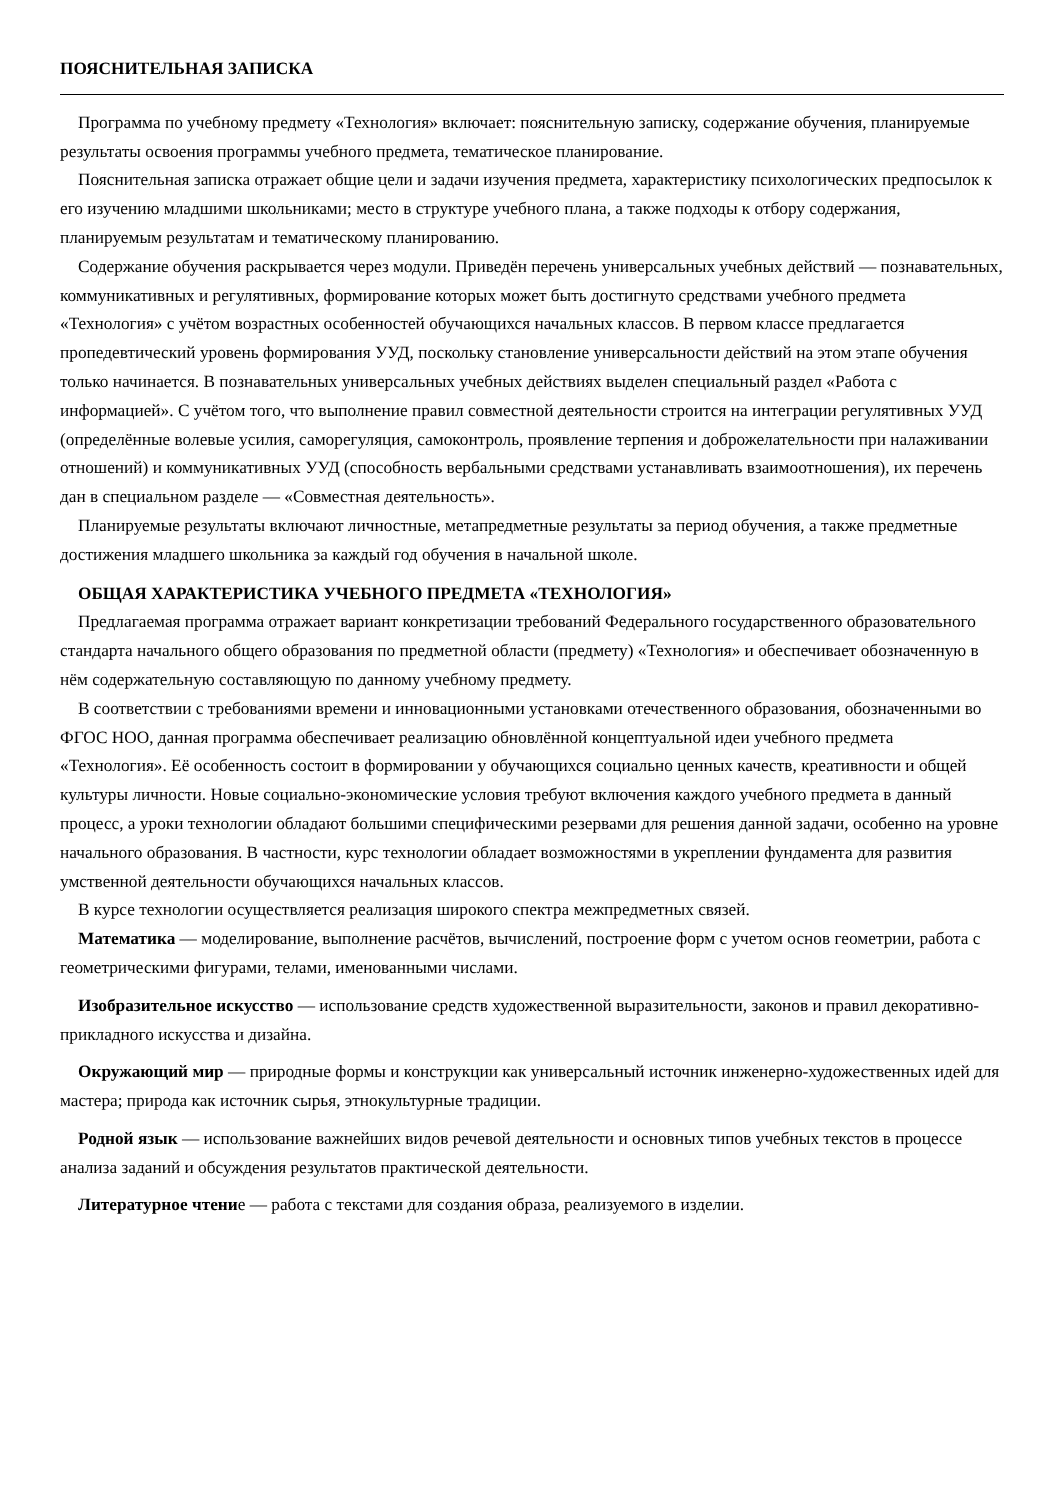ПОЯСНИТЕЛЬНАЯ ЗАПИСКА
Программа по учебному предмету «Технология» включает: пояснительную записку, содержание обучения, планируемые результаты освоения программы учебного предмета, тематическое планирование.
Пояснительная записка отражает общие цели и задачи изучения предмета, характеристику психологических предпосылок к его изучению младшими школьниками; место в структуре учебного плана, а также подходы к отбору содержания, планируемым результатам и тематическому планированию.
Содержание обучения раскрывается через модули. Приведён перечень универсальных учебных действий — познавательных, коммуникативных и регулятивных, формирование которых может быть достигнуто средствами учебного предмета «Технология» с учётом возрастных особенностей обучающихся начальных классов. В первом классе предлагается пропедевтический уровень формирования УУД, поскольку становление универсальности действий на этом этапе обучения только начинается. В познавательных универсальных учебных действиях выделен специальный раздел «Работа с информацией». С учётом того, что выполнение правил совместной деятельности строится на интеграции регулятивных УУД (определённые волевые усилия, саморегуляция, самоконтроль, проявление терпения и доброжелательности при налаживании отношений) и коммуникативных УУД (способность вербальными средствами устанавливать взаимоотношения), их перечень дан в специальном разделе — «Совместная деятельность».
Планируемые результаты включают личностные, метапредметные результаты за период обучения, а также предметные достижения младшего школьника за каждый год обучения в начальной школе.
ОБЩАЯ ХАРАКТЕРИСТИКА УЧЕБНОГО ПРЕДМЕТА «ТЕХНОЛОГИЯ»
Предлагаемая программа отражает вариант конкретизации требований Федерального государственного образовательного стандарта начального общего образования по предметной области (предмету) «Технология» и обеспечивает обозначенную в нём содержательную составляющую по данному учебному предмету.
В соответствии с требованиями времени и инновационными установками отечественного образования, обозначенными во ФГОС НОО, данная программа обеспечивает реализацию обновлённой концептуальной идеи учебного предмета «Технология». Её особенность состоит в формировании у обучающихся социально ценных качеств, креативности и общей культуры личности. Новые социально-экономические условия требуют включения каждого учебного предмета в данный процесс, а уроки технологии обладают большими специфическими резервами для решения данной задачи, особенно на уровне начального образования. В частности, курс технологии обладает возможностями в укреплении фундамента для развития умственной деятельности обучающихся начальных классов.
В курсе технологии осуществляется реализация широкого спектра межпредметных связей.
Математика — моделирование, выполнение расчётов, вычислений, построение форм с учетом основ геометрии, работа с геометрическими фигурами, телами, именованными числами.
Изобразительное искусство — использование средств художественной выразительности, законов и правил декоративно-прикладного искусства и дизайна.
Окружающий мир — природные формы и конструкции как универсальный источник инженерно-художественных идей для мастера; природа как источник сырья, этнокультурные традиции.
Родной язык — использование важнейших видов речевой деятельности и основных типов учебных текстов в процессе анализа заданий и обсуждения результатов практической деятельности.
Литературное чтение — работа с текстами для создания образа, реализуемого в изделии.